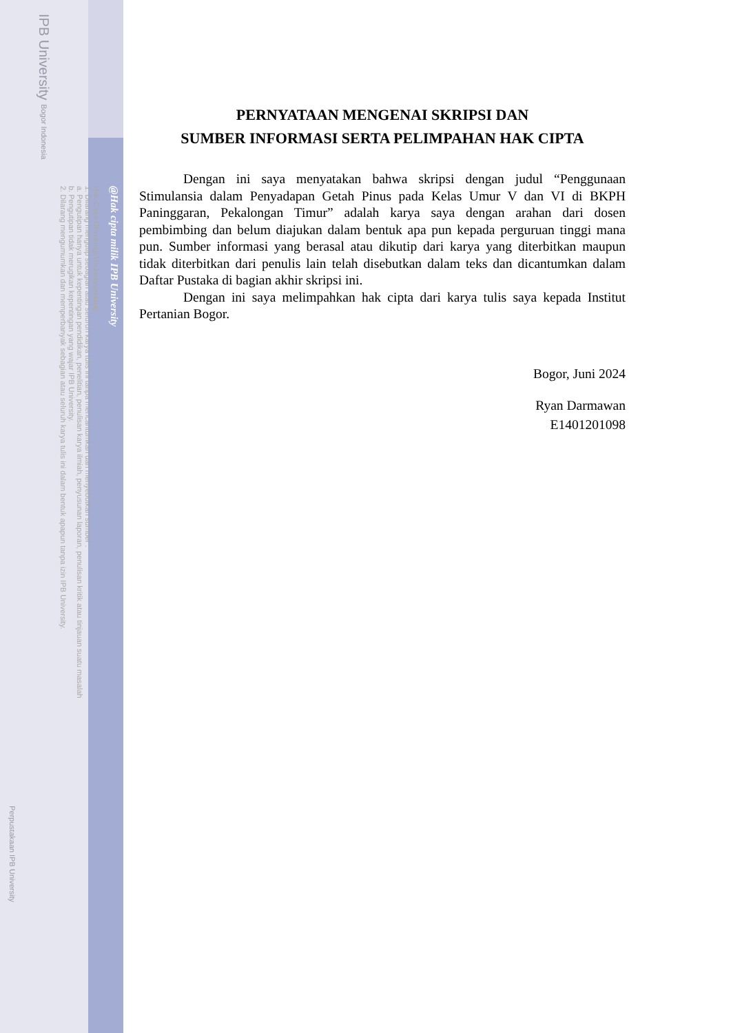@Hak cipta milik IPB University
Hak Cipta Dilindungi Undang-undang
1. Dilarang mengutip sebagian atau seluruh karya tulis ini tanpa mencantumkan dan menyebutkan sumber :
a. Pengutipan hanya untuk kepentingan pendidikan, penelitian, penulisan karya ilmiah, penyusunan laporan, penulisan kritik atau tinjauan suatu masalah
b. Pengutipan tidak merugikan kepentingan yang wajar IPB University.
2. Dilarang mengumumkan dan memperbanyak sebagian atau seluruh karya tulis ini dalam bentuk apapun tanpa izin IPB University.
IPB University Bogor Indonesia
Perpustakaan IPB University
PERNYATAAN MENGENAI SKRIPSI DAN
SUMBER INFORMASI SERTA PELIMPAHAN HAK CIPTA
Dengan ini saya menyatakan bahwa skripsi dengan judul “Penggunaan Stimulansia dalam Penyadapan Getah Pinus pada Kelas Umur V dan VI di BKPH Paninggaran, Pekalongan Timur” adalah karya saya dengan arahan dari dosen pembimbing dan belum diajukan dalam bentuk apa pun kepada perguruan tinggi mana pun. Sumber informasi yang berasal atau dikutip dari karya yang diterbitkan maupun tidak diterbitkan dari penulis lain telah disebutkan dalam teks dan dicantumkan dalam Daftar Pustaka di bagian akhir skripsi ini.
Dengan ini saya melimpahkan hak cipta dari karya tulis saya kepada Institut Pertanian Bogor.
Bogor, Juni 2024
Ryan Darmawan
E1401201098